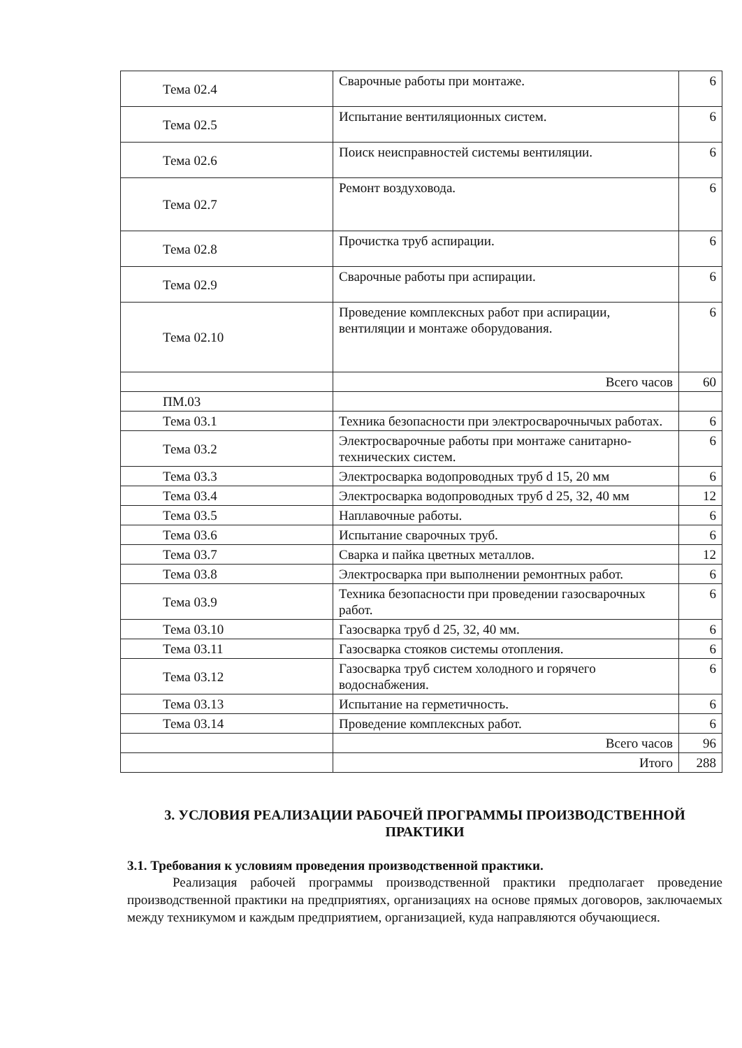| Тема 02.4 | Сварочные работы при монтаже. | 6 |
| Тема 02.5 | Испытание вентиляционных систем. | 6 |
| Тема 02.6 | Поиск неисправностей системы вентиляции. | 6 |
| Тема 02.7 | Ремонт воздуховода. | 6 |
| Тема 02.8 | Прочистка труб аспирации. | 6 |
| Тема 02.9 | Сварочные работы при аспирации. | 6 |
| Тема 02.10 | Проведение комплексных работ при аспирации, вентиляции и монтаже оборудования. | 6 |
| | Всего часов | 60 |
| ПМ.03 | | |
| Тема 03.1 | Техника безопасности при электросварочнычых работах. | 6 |
| Тема 03.2 | Электросварочные работы при монтаже санитарно-технических систем. | 6 |
| Тема 03.3 | Электросварка водопроводных труб d 15, 20 мм | 6 |
| Тема 03.4 | Электросварка водопроводных труб d 25, 32, 40 мм | 12 |
| Тема 03.5 | Наплавочные работы. | 6 |
| Тема 03.6 | Испытание сварочных труб. | 6 |
| Тема 03.7 | Сварка и пайка цветных металлов. | 12 |
| Тема 03.8 | Электросварка при выполнении ремонтных работ. | 6 |
| Тема 03.9 | Техника безопасности при проведении газосварочных работ. | 6 |
| Тема 03.10 | Газосварка труб d 25, 32, 40 мм. | 6 |
| Тема 03.11 | Газосварка стояков системы отопления. | 6 |
| Тема 03.12 | Газосварка труб систем холодного и горячего водоснабжения. | 6 |
| Тема 03.13 | Испытание на герметичность. | 6 |
| Тема 03.14 | Проведение комплексных работ. | 6 |
| | Всего часов | 96 |
| | Итого | 288 |
3. УСЛОВИЯ РЕАЛИЗАЦИИ РАБОЧЕЙ ПРОГРАММЫ ПРОИЗВОДСТВЕННОЙ ПРАКТИКИ
3.1. Требования к условиям проведения производственной практики.
Реализация рабочей программы производственной практики предполагает проведение производственной практики на предприятиях, организациях на основе прямых договоров, заключаемых между техникумом и каждым предприятием, организацией, куда направляются обучающиеся.